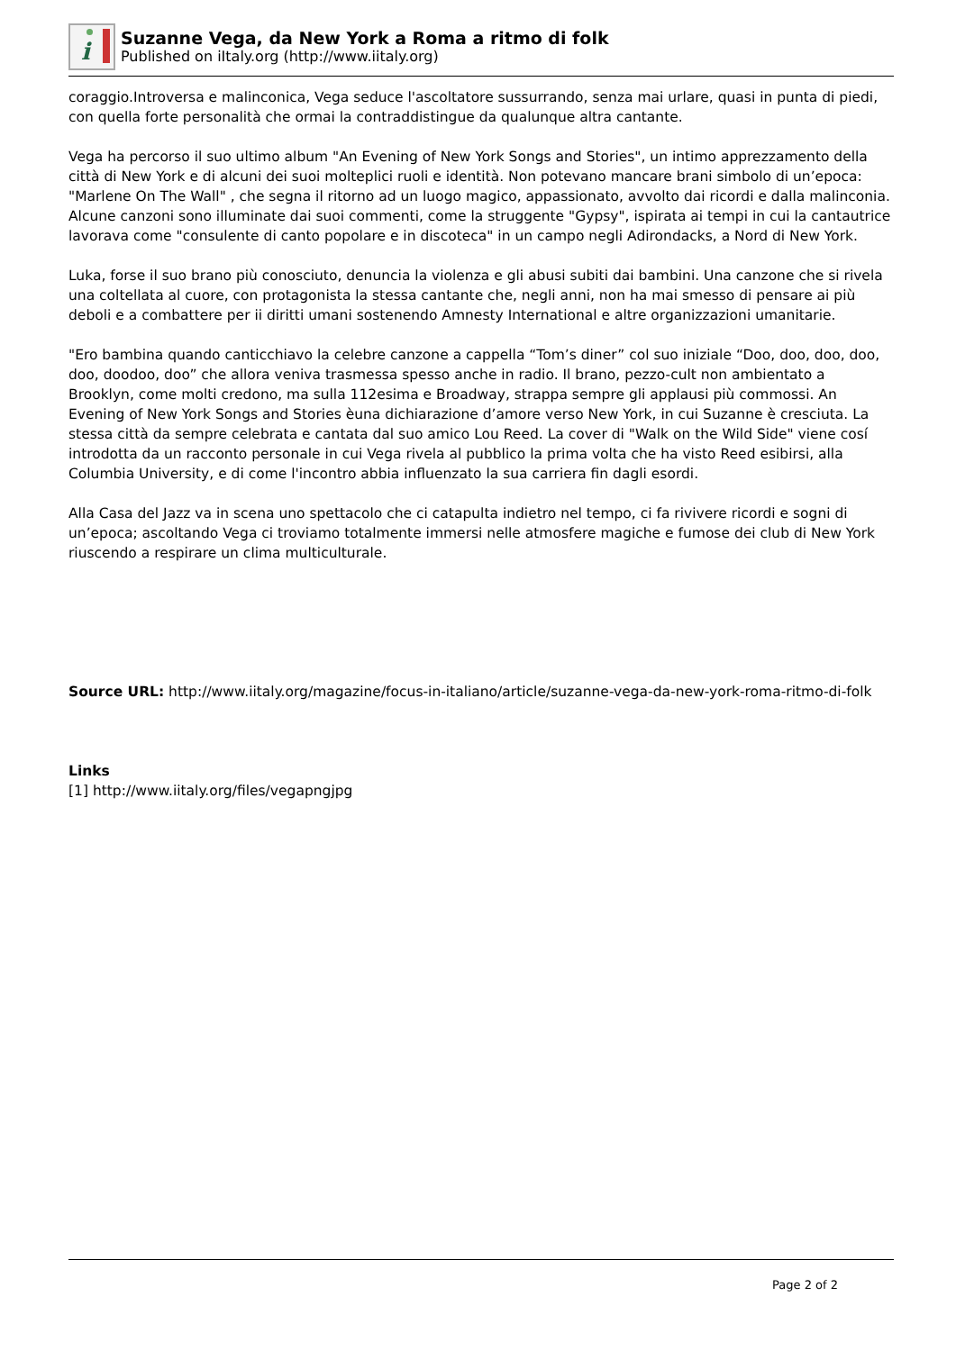i
Suzanne Vega, da New York a Roma a ritmo di folk
Published on iItaly.org (http://www.iitaly.org)
coraggio.Introversa e malinconica, Vega seduce l'ascoltatore sussurrando, senza mai urlare, quasi in punta di piedi, con quella forte personalità che ormai la contraddistingue da qualunque altra cantante.
Vega ha percorso il suo ultimo album "An Evening of New York Songs and Stories", un intimo apprezzamento della città di New York e di alcuni dei suoi molteplici ruoli e identità. Non potevano mancare brani simbolo di un’epoca: "Marlene On The Wall" , che segna il ritorno ad un luogo magico, appassionato, avvolto dai ricordi e dalla malinconia. Alcune canzoni sono illuminate dai suoi commenti, come la struggente "Gypsy", ispirata ai tempi in cui la cantautrice lavorava come "consulente di canto popolare e in discoteca" in un campo negli Adirondacks, a Nord di New York.
Luka, forse il suo brano più conosciuto, denuncia la violenza e gli abusi subiti dai bambini. Una canzone che si rivela una coltellata al cuore, con protagonista la stessa cantante che, negli anni, non ha mai smesso di pensare ai più deboli e a combattere per ii diritti umani sostenendo Amnesty International e altre organizzazioni umanitarie.
"Ero bambina quando canticchiavo la celebre canzone a cappella “Tom’s diner” col suo iniziale “Doo, doo, doo, doo, doo, doodoo, doo” che allora veniva trasmessa spesso anche in radio. Il brano, pezzo-cult non ambientato a Brooklyn, come molti credono, ma sulla 112esima e Broadway, strappa sempre gli applausi più commossi. An Evening of New York Songs and Stories èuna dichiarazione d’amore verso New York, in cui Suzanne è cresciuta. La stessa città da sempre celebrata e cantata dal suo amico Lou Reed. La cover di "Walk on the Wild Side" viene cosí introdotta da un racconto personale in cui Vega rivela al pubblico la prima volta che ha visto Reed esibirsi, alla Columbia University, e di come l'incontro abbia influenzato la sua carriera fin dagli esordi.
Alla Casa del Jazz va in scena uno spettacolo che ci catapulta indietro nel tempo, ci fa rivivere ricordi e sogni di un’epoca; ascoltando Vega ci troviamo totalmente immersi nelle atmosfere magiche e fumose dei club di New York riuscendo a respirare un clima multiculturale.
Source URL: http://www.iitaly.org/magazine/focus-in-italiano/article/suzanne-vega-da-new-york-roma-ritmo-di-folk
Links
[1] http://www.iitaly.org/files/vegapngjpg
Page 2 of 2